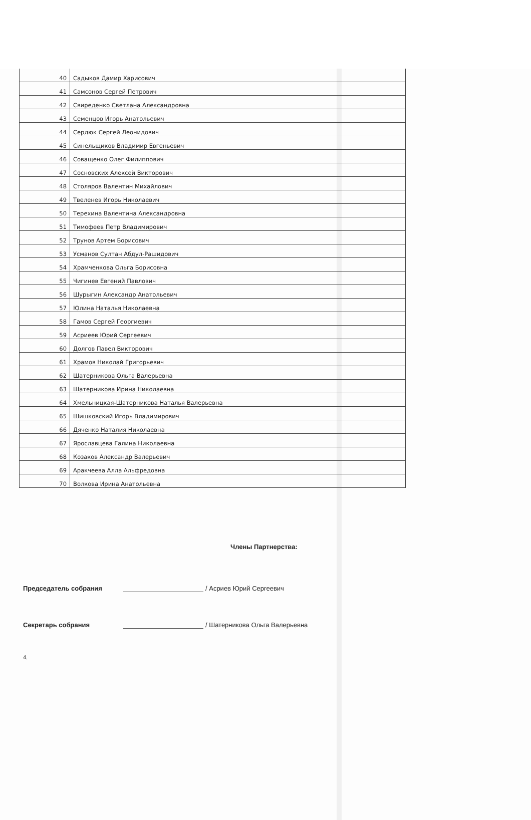| 40 | Садыков Дамир Харисович |
| 41 | Самсонов Сергей Петрович |
| 42 | Свиреденко Светлана Александровна |
| 43 | Семенцов Игорь Анатольевич |
| 44 | Сердюк Сергей Леонидович |
| 45 | Синельщиков Владимир Евгеньевич |
| 46 | Соващенко Олег Филиппович |
| 47 | Сосновских Алексей Викторович |
| 48 | Столяров Валентин Михайлович |
| 49 | Твеленев Игорь Николаевич |
| 50 | Терехина Валентина Александровна |
| 51 | Тимофеев Петр Владимирович |
| 52 | Трунов Артем Борисович |
| 53 | Усманов Султан Абдул-Рашидович |
| 54 | Храмченкова Ольга Борисовна |
| 55 | Чигинев Евгений Павлович |
| 56 | Шурыгин Александр Анатольевич |
| 57 | Юлина Наталья Николаевна |
| 58 | Гамов Сергей Георгиевич |
| 59 | Асриеев Юрий Сергеевич |
| 60 | Долгов Павел Викторович |
| 61 | Храмов Николай Григорьевич |
| 62 | Шатерникова Ольга Валерьевна |
| 63 | Шатерникова Ирина Николаевна |
| 64 | Хмельницкая-Шатерникова Наталья Валерьевна |
| 65 | Шишковский Игорь Владимирович |
| 66 | Дяченко Наталия Николаевна |
| 67 | Ярославцева Галина Николаевна |
| 68 | Козаков Александр Валерьевич |
| 69 | Аракчеева Алла Альфредовна |
| 70 | Волкова Ирина Анатольевна |
Члены Партнерства:
Председатель собрания / Асриев Юрий Сергеевич
Секретарь собрания / Шатерникова Ольга Валерьевна
4.